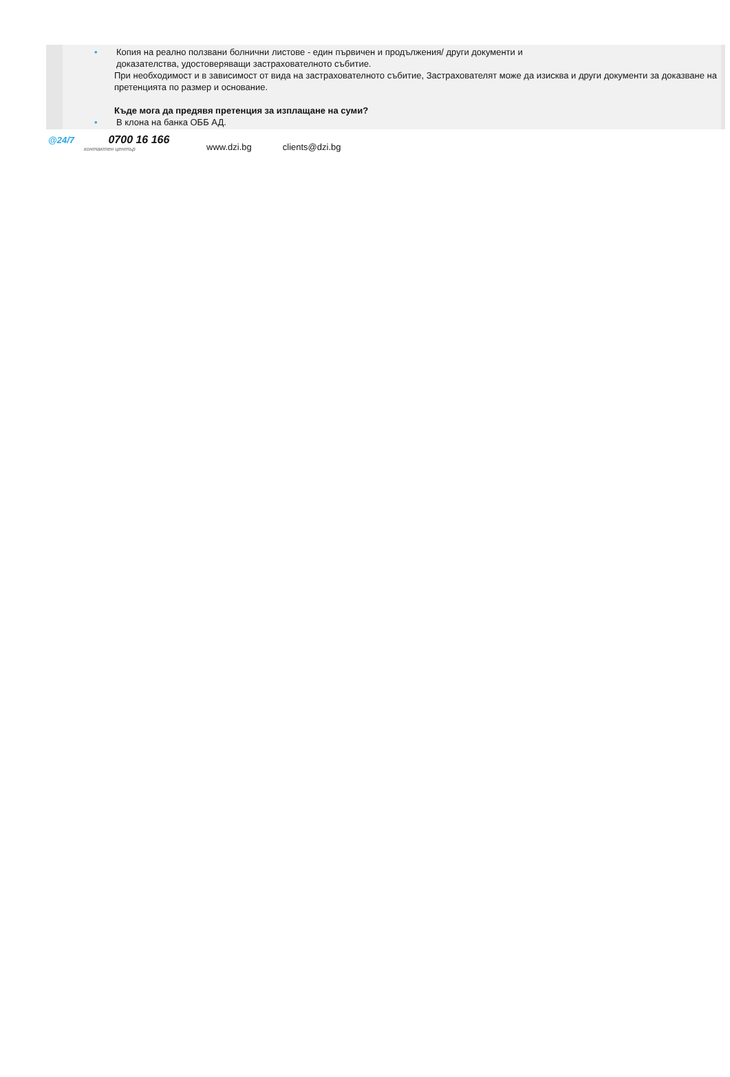• Копия на реално ползвани болнични листове - един първичен и продължения/ други документи и
доказателства, удостоверяващи застрахователното събитие.
При необходимост и в зависимост от вида на застрахователното събитие, Застрахователят може да изисква и други документи за доказване на претенцията по размер и основание.
Къде мога да предявя претенция за изплащане на суми?
• В клона на банка ОББ АД.
@24/7 0700 16 166
контактен център
www.dzi.bg clients@dzi.bg